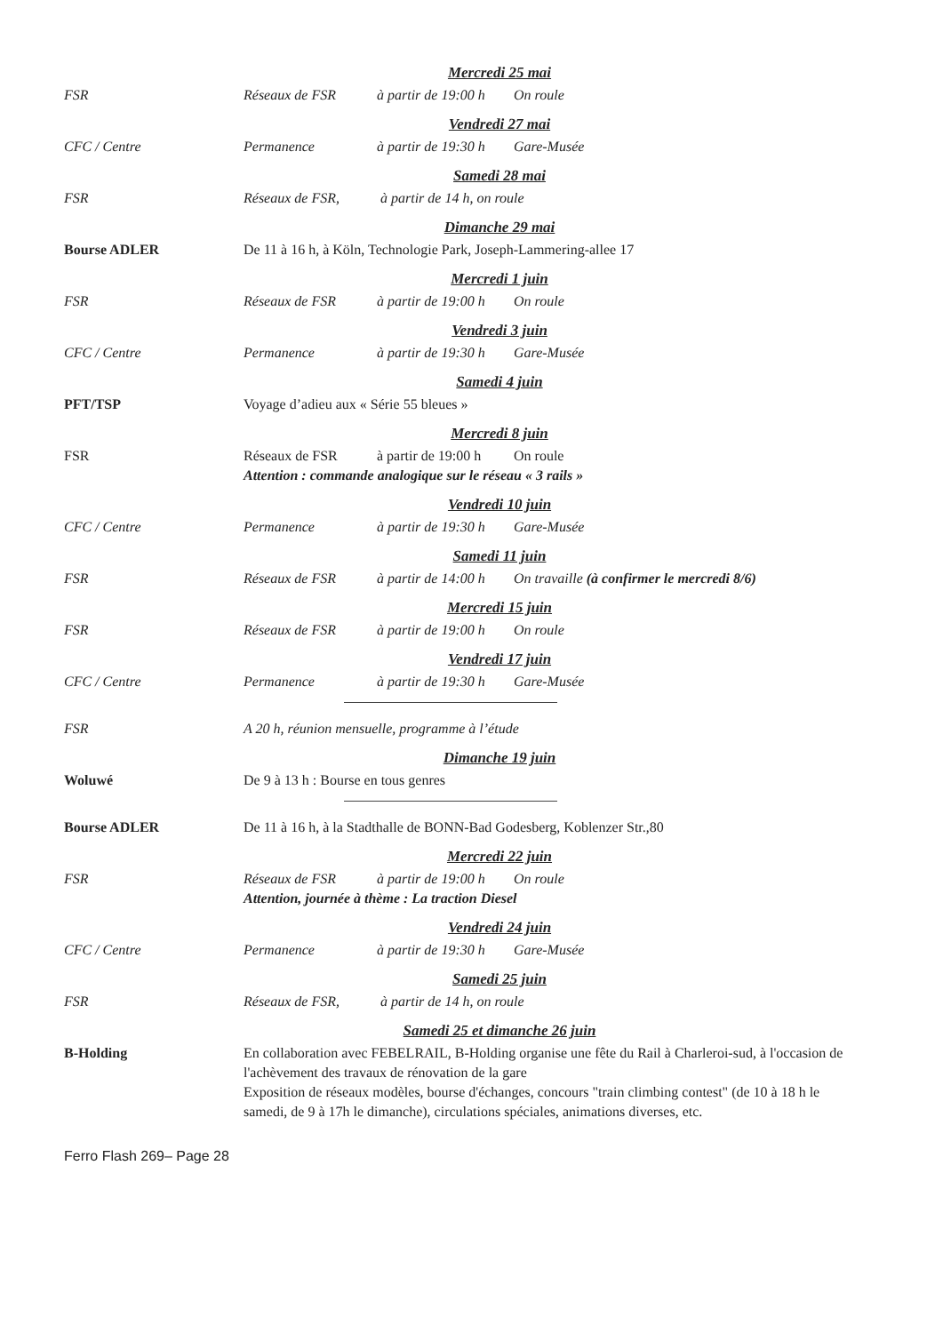Mercredi 25 mai
FSR Réseaux de FSR à partir de 19:00 h On roule
Vendredi 27 mai
CFC / Centre Permanence à partir de 19:30 h Gare-Musée
Samedi 28 mai
FSR Réseaux de FSR, à partir de 14 h, on roule
Dimanche 29 mai
Bourse ADLER De 11 à 16 h, à Köln, Technologie Park, Joseph-Lammering-allee 17
Mercredi 1 juin
FSR Réseaux de FSR à partir de 19:00 h On roule
Vendredi 3 juin
CFC / Centre Permanence à partir de 19:30 h Gare-Musée
Samedi 4 juin
PFT/TSP Voyage d’adieu aux « Série 55 bleues »
Mercredi 8 juin
FSR Réseaux de FSR à partir de 19:00 h On roule
Attention : commande analogique sur le réseau « 3 rails »
Vendredi 10 juin
CFC / Centre Permanence à partir de 19:30 h Gare-Musée
Samedi 11 juin
FSR Réseaux de FSR à partir de 14:00 h On travaille (à confirmer le mercredi 8/6)
Mercredi 15 juin
FSR Réseaux de FSR à partir de 19:00 h On roule
Vendredi 17 juin
CFC / Centre Permanence à partir de 19:30 h Gare-Musée
FSR A 20 h, réunion mensuelle, programme à l’étude
Dimanche 19 juin
Woluwé De 9 à 13 h : Bourse en tous genres
Bourse ADLER De 11 à 16 h, à la Stadthalle de BONN-Bad Godesberg, Koblenzer Str.,80
Mercredi 22 juin
FSR Réseaux de FSR à partir de 19:00 h On roule
Attention, journée à thème : La traction Diesel
Vendredi 24 juin
CFC / Centre Permanence à partir de 19:30 h Gare-Musée
Samedi 25 juin
FSR Réseaux de FSR, à partir de 14 h, on roule
Samedi 25 et dimanche 26 juin
B-Holding En collaboration avec FEBELRAIL, B-Holding organise une fête du Rail à Charleroi-sud, à l'occasion de l'achèvement des travaux de rénovation de la gare
Exposition de réseaux modèles, bourse d'échanges, concours "train climbing contest" (de 10 à 18 h le samedi, de 9 à 17h le dimanche), circulations spéciales, animations diverses, etc.
Ferro Flash 269– Page 28